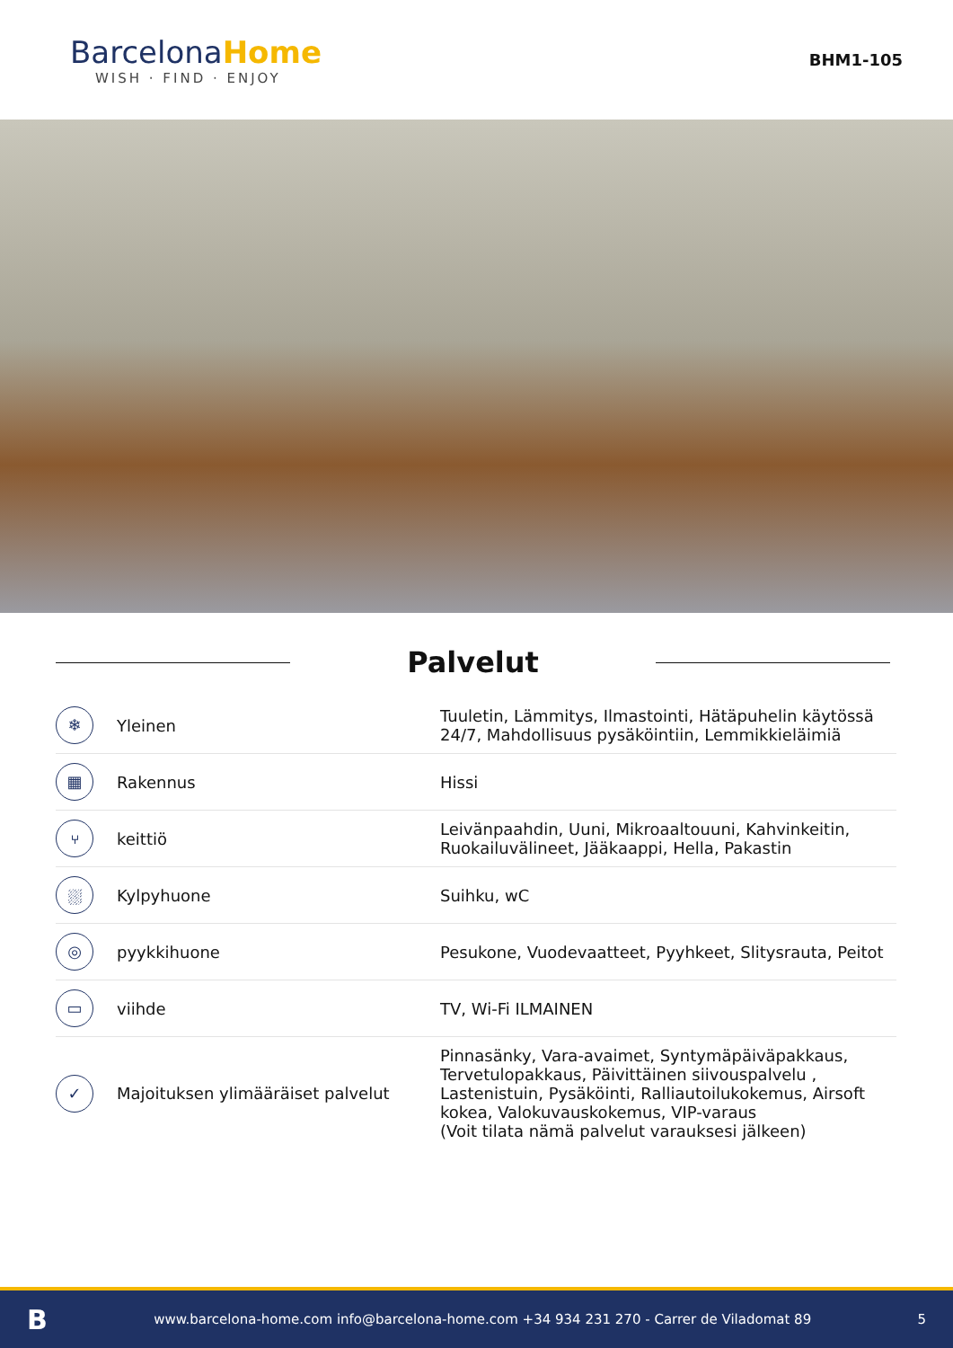BarcelonaHome
WISH · FIND · ENJOY
BHM1-105
Palvelut
| ❄ | Yleinen | Tuuletin, Lämmitys, Ilmastointi, Hätäpuhelin käytössä 24/7, Mahdollisuus pysäköintiin, Lemmikkieläimiä |
| ▦ | Rakennus | Hissi |
| ⑂ | keittiö | Leivänpaahdin, Uuni, Mikroaaltouuni, Kahvinkeitin, Ruokailuvälineet, Jääkaappi, Hella, Pakastin |
| ⛆ | Kylpyhuone | Suihku, wC |
| ◎ | pyykkihuone | Pesukone, Vuodevaatteet, Pyyhkeet, Slitysrauta, Peitot |
| ▭ | viihde | TV, Wi-Fi ILMAINEN |
| ✓ | Majoituksen ylimääräiset palvelut | Pinnasänky, Vara-avaimet, Syntymäpäiväpakkaus, Tervetulopakkaus, Päivittäinen siivouspalvelu , Lastenistuin, Pysäköinti, Ralliautoilukokemus, Airsoft kokea, Valokuvauskokemus, VIP-varaus (Voit tilata nämä palvelut varauksesi jälkeen) |
Bwww.barcelona-home.com info@barcelona-home.com +34 934 231 270 - Carrer de Viladomat 89 5